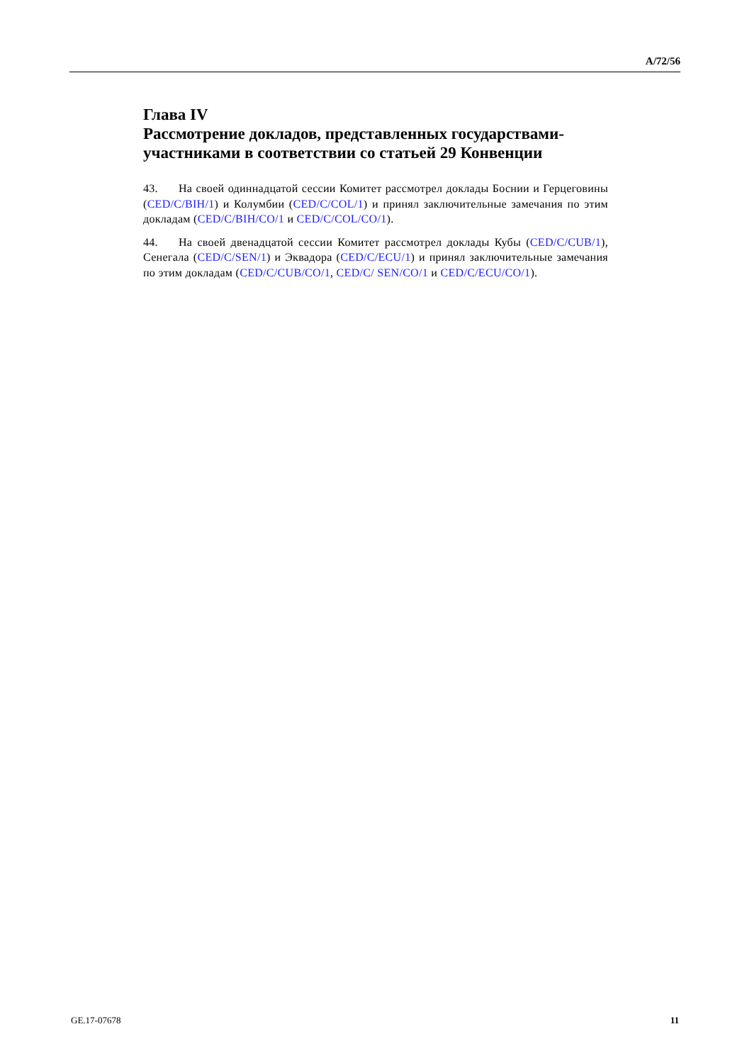A/72/56
Глава IV
Рассмотрение докладов, представленных государствами-участниками в соответствии со статьей 29 Конвенции
43. На своей одиннадцатой сессии Комитет рассмотрел доклады Боснии и Герцеговины (CED/C/BIH/1) и Колумбии (CED/C/COL/1) и принял заключительные замечания по этим докладам (CED/C/BIH/CO/1 и CED/C/COL/CO/1).
44. На своей двенадцатой сессии Комитет рассмотрел доклады Кубы (CED/C/CUB/1), Сенегала (CED/C/SEN/1) и Эквадора (CED/C/ECU/1) и принял заключительные замечания по этим докладам (CED/C/CUB/CO/1, CED/C/ SEN/CO/1 и CED/C/ECU/CO/1).
GE.17-07678 11